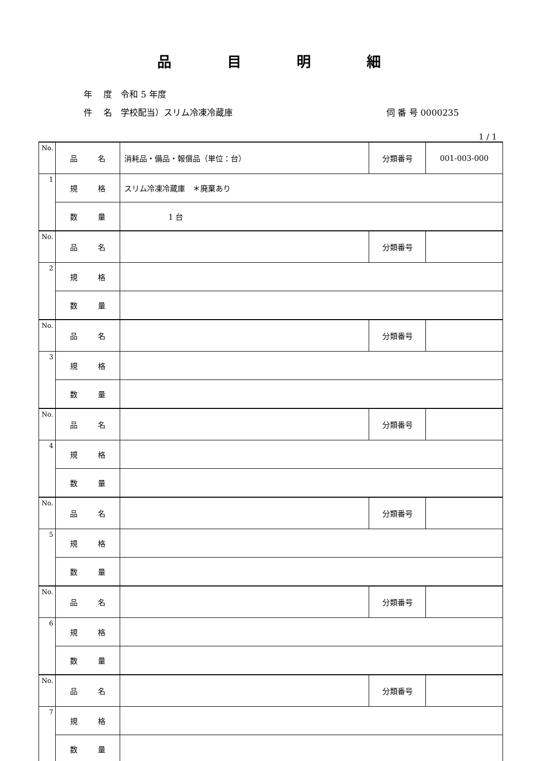品 目 明 細
年　 度　令和 5 年度
件　 名　学校配当）スリム冷凍冷蔵庫 伺 番 号 0000235
1 / 1
| No. | 品 名 | 消耗品・備品・報償品（単位：台） | 分類番号 | 001-003-000 |
| 1 | 規 格 | スリム冷凍冷蔵庫 ＊廃棄あり | | |
| | 数 量 | 1 台 | | |
| No. | 品 名 | | 分類番号 | |
| 2 | 規 格 | | | |
| | 数 量 | | | |
| No. | 品 名 | | 分類番号 | |
| 3 | 規 格 | | | |
| | 数 量 | | | |
| No. | 品 名 | | 分類番号 | |
| 4 | 規 格 | | | |
| | 数 量 | | | |
| No. | 品 名 | | 分類番号 | |
| 5 | 規 格 | | | |
| | 数 量 | | | |
| No. | 品 名 | | 分類番号 | |
| 6 | 規 格 | | | |
| | 数 量 | | | |
| No. | 品 名 | | 分類番号 | |
| 7 | 規 格 | | | |
| | 数 量 | | | |